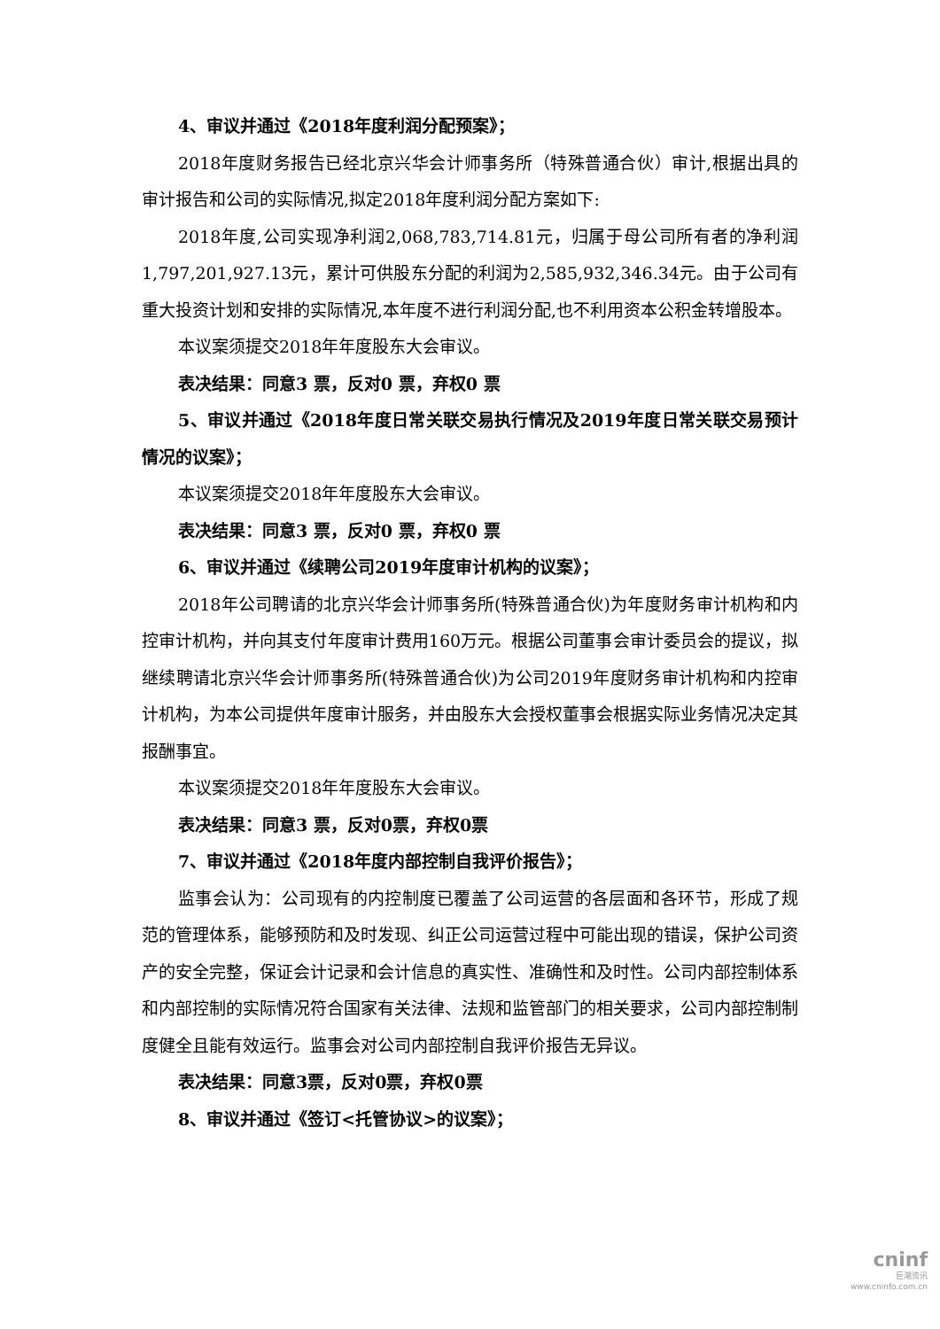4、审议并通过《2018年度利润分配预案》；
2018年度财务报告已经北京兴华会计师事务所（特殊普通合伙）审计,根据出具的审计报告和公司的实际情况,拟定2018年度利润分配方案如下:
2018年度,公司实现净利润2,068,783,714.81元，归属于母公司所有者的净利润1,797,201,927.13元，累计可供股东分配的利润为2,585,932,346.34元。由于公司有重大投资计划和安排的实际情况,本年度不进行利润分配,也不利用资本公积金转增股本。
本议案须提交2018年年度股东大会审议。
表决结果：同意3 票，反对0 票，弃权0 票
5、审议并通过《2018年度日常关联交易执行情况及2019年度日常关联交易预计情况的议案》；
本议案须提交2018年年度股东大会审议。
表决结果：同意3 票，反对0 票，弃权0 票
6、审议并通过《续聘公司2019年度审计机构的议案》；
2018年公司聘请的北京兴华会计师事务所(特殊普通合伙)为年度财务审计机构和内控审计机构，并向其支付年度审计费用160万元。根据公司董事会审计委员会的提议，拟继续聘请北京兴华会计师事务所(特殊普通合伙)为公司2019年度财务审计机构和内控审计机构，为本公司提供年度审计服务，并由股东大会授权董事会根据实际业务情况决定其报酬事宜。
本议案须提交2018年年度股东大会审议。
表决结果：同意3 票，反对0票，弃权0票
7、审议并通过《2018年度内部控制自我评价报告》；
监事会认为：公司现有的内控制度已覆盖了公司运营的各层面和各环节，形成了规范的管理体系，能够预防和及时发现、纠正公司运营过程中可能出现的错误，保护公司资产的安全完整，保证会计记录和会计信息的真实性、准确性和及时性。公司内部控制体系和内部控制的实际情况符合国家有关法律、法规和监管部门的相关要求，公司内部控制制度健全且能有效运行。监事会对公司内部控制自我评价报告无异议。
表决结果：同意3票，反对0票，弃权0票
8、审议并通过《签订<托管协议>的议案》；
cninf
巨潮资讯
www.cninfo.com.cn